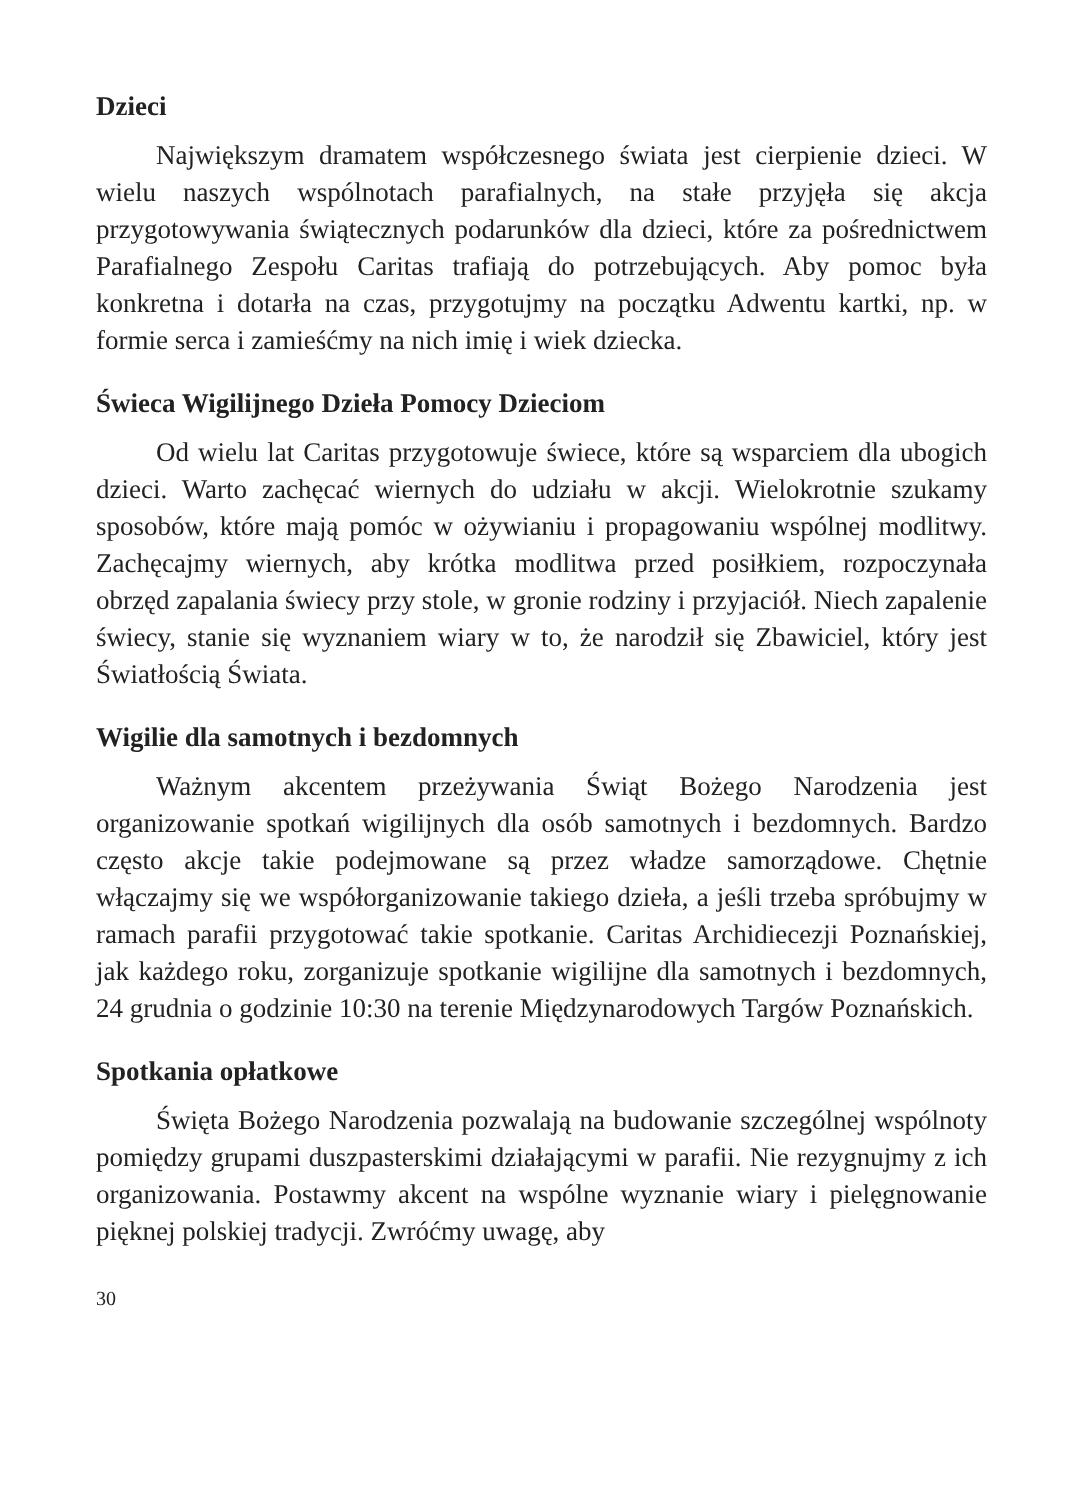Dzieci
Największym dramatem współczesnego świata jest cierpienie dzieci. W wielu naszych wspólnotach parafialnych, na stałe przyjęła się akcja przygotowywania świątecznych podarunków dla dzieci, które za pośrednictwem Parafialnego Zespołu Caritas trafiają do potrzebujących. Aby pomoc była konkretna i dotarła na czas, przygotujmy na początku Adwentu kartki, np. w formie serca i zamieśćmy na nich imię i wiek dziecka.
Świeca Wigilijnego Dzieła Pomocy Dzieciom
Od wielu lat Caritas przygotowuje świece, które są wsparciem dla ubogich dzieci. Warto zachęcać wiernych do udziału w akcji. Wielokrotnie szukamy sposobów, które mają pomóc w ożywianiu i propagowaniu wspólnej modlitwy. Zachęcajmy wiernych, aby krótka modlitwa przed posiłkiem, rozpoczynała obrzęd zapalania świecy przy stole, w gronie rodziny i przyjaciół. Niech zapalenie świecy, stanie się wyznaniem wiary w to, że narodził się Zbawiciel, który jest Światłością Świata.
Wigilie dla samotnych i bezdomnych
Ważnym akcentem przeżywania Świąt Bożego Narodzenia jest organizowanie spotkań wigilijnych dla osób samotnych i bezdomnych. Bardzo często akcje takie podejmowane są przez władze samorządowe. Chętnie włączajmy się we współorganizowanie takiego dzieła, a jeśli trzeba spróbujmy w ramach parafii przygotować takie spotkanie. Caritas Archidiecezji Poznańskiej, jak każdego roku, zorganizuje spotkanie wigilijne dla samotnych i bezdomnych, 24 grudnia o godzinie 10:30 na terenie Międzynarodowych Targów Poznańskich.
Spotkania opłatkowe
Święta Bożego Narodzenia pozwalają na budowanie szczególnej wspólnoty pomiędzy grupami duszpasterskimi działającymi w parafii. Nie rezygnujmy z ich organizowania. Postawmy akcent na wspólne wyznanie wiary i pielęgnowanie pięknej polskiej tradycji. Zwróćmy uwagę, aby
30